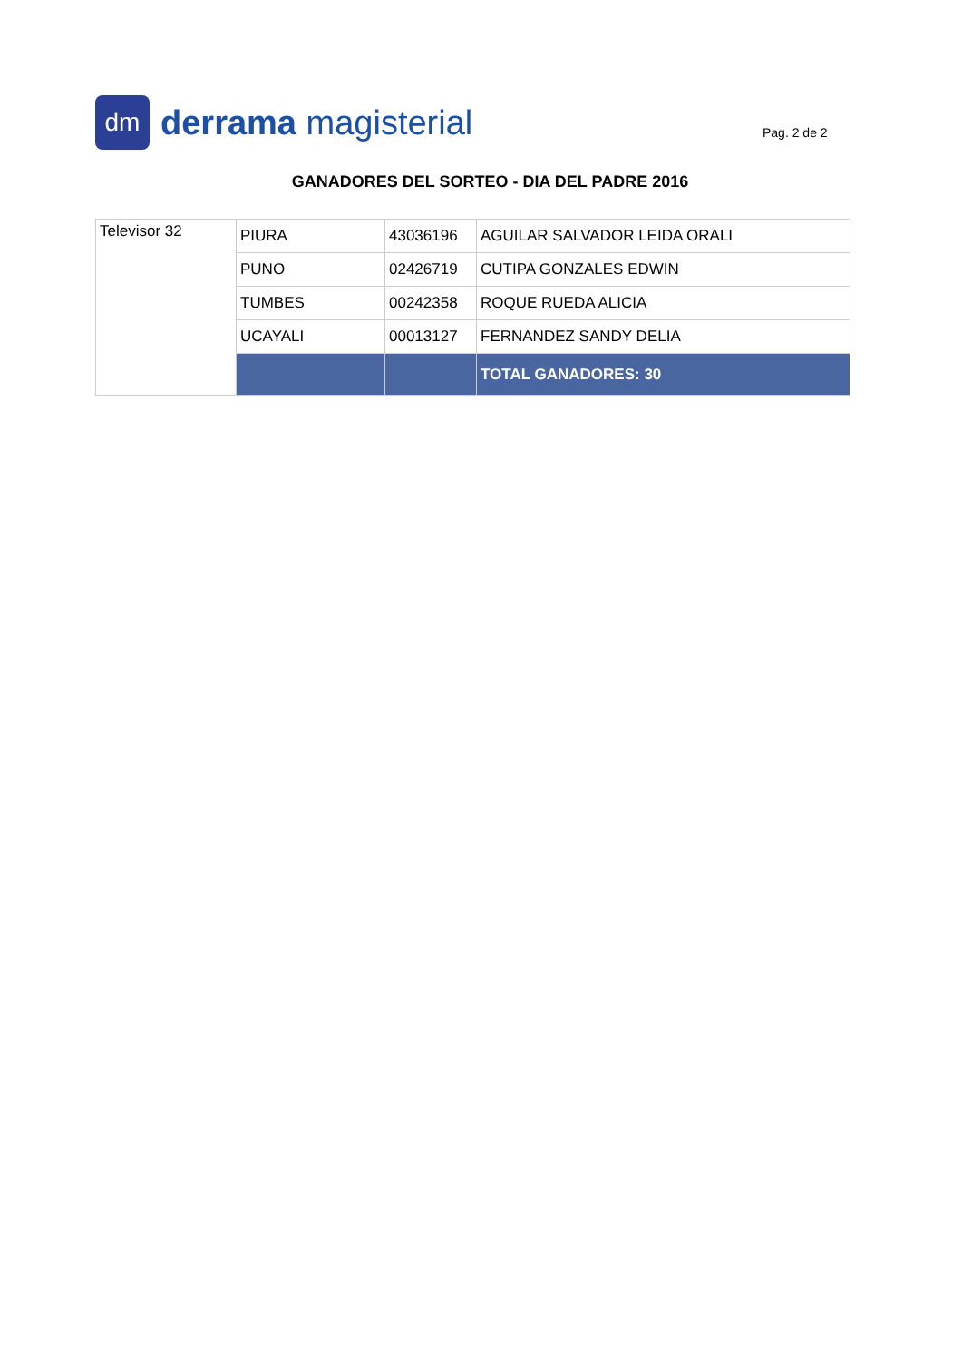dm
derrama magisterial
Pag. 2 de 2
GANADORES DEL SORTEO - DIA DEL PADRE 2016
| Televisor 32 | PIURA | 43036196 | AGUILAR SALVADOR LEIDA ORALI |
| | PUNO | 02426719 | CUTIPA GONZALES EDWIN |
| | TUMBES | 00242358 | ROQUE RUEDA ALICIA |
| | UCAYALI | 00013127 | FERNANDEZ SANDY DELIA |
| | | | TOTAL GANADORES: 30 |